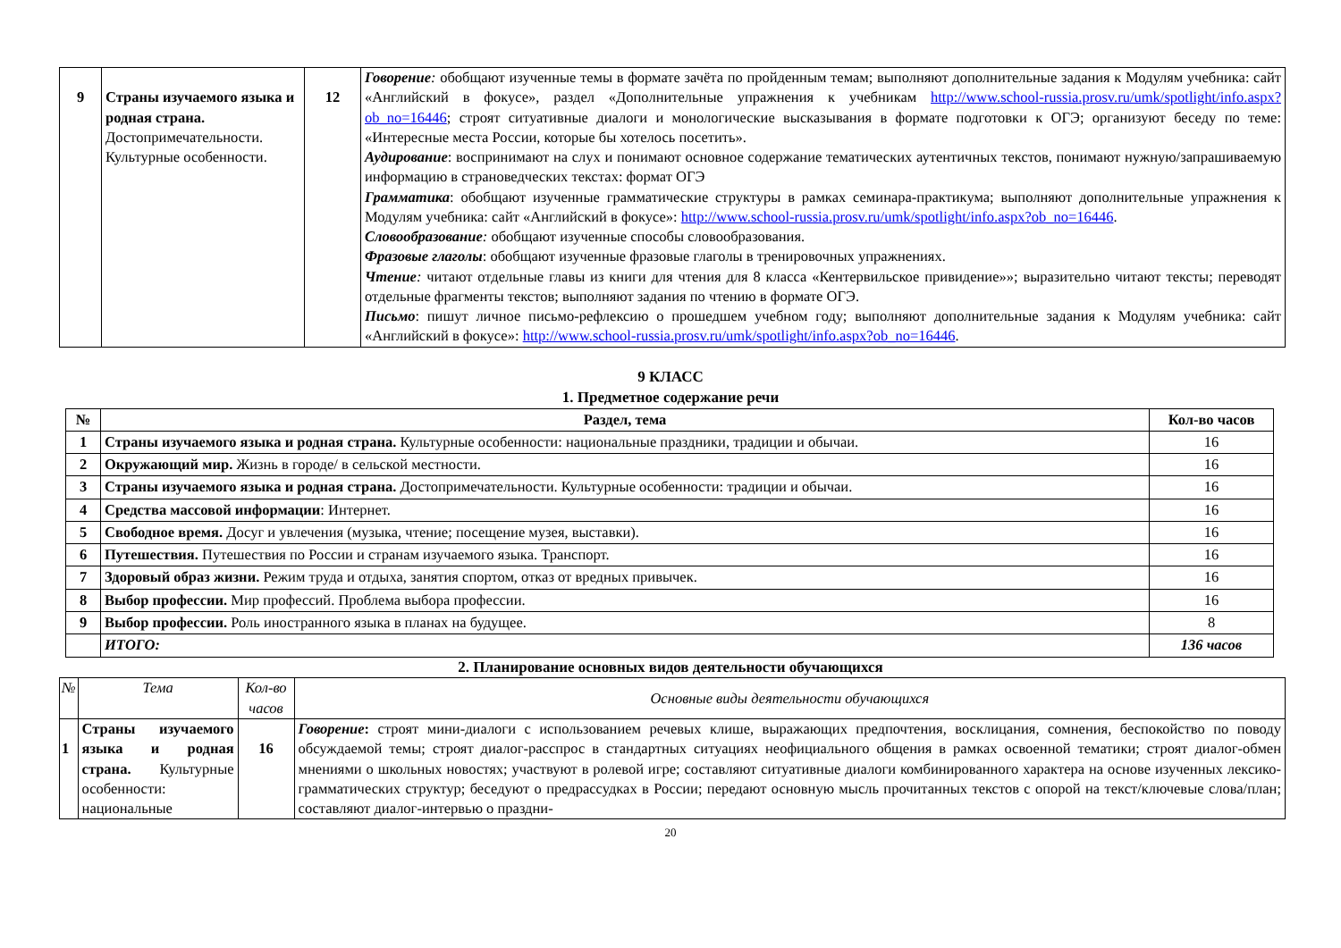| 9 | Страны изучаемого языка и родная страна. Достопримечательности. Культурные особенности. | 12 | Говорение : обобщают изученные темы в формате зачёта по пройденным темам; выполняют дополнительные задания к Модулям учебника: сайт «Английский в фокусе», раздел «Дополнительные упражнения к учебникам http://www.school-russia.prosv.ru/umk/spotlight/info.aspx?ob_no=16446 ; строят ситуативные диалоги и монологические высказывания в формате подготовки к ОГЭ; организуют беседу по теме: «Интересные места России, которые бы хотелось посетить». Аудирование : воспринимают на слух и понимают основное содержание тематических аутентичных текстов, понимают нужную/запрашиваемую информацию в страноведческих текстах: формат ОГЭ Грамматика : обобщают изученные грамматические структуры в рамках семинара-практикума; выполняют дополнительные упражнения к Модулям учебника: сайт «Английский в фокусе»: http://www.school-russia.prosv.ru/umk/spotlight/info.aspx?ob_no=16446 . Словообразование : обобщают изученные способы словообразования. Фразовые глаголы : обобщают изученные фразовые глаголы в тренировочных упражнениях. Чтение : читают отдельные главы из книги для чтения для 8 класса «Кентервильское привидение»»; выразительно читают тексты; переводят отдельные фрагменты текстов; выполняют задания по чтению в формате ОГЭ. Письмо : пишут личное письмо-рефлексию о прошедшем учебном году; выполняют дополнительные задания к Модулям учебника: сайт «Английский в фокусе»: http://www.school-russia.prosv.ru/umk/spotlight/info.aspx?ob_no=16446 . |
9 КЛАСС
1. Предметное содержание речи
| № | Раздел, тема | Кол-во часов |
| --- | --- | --- |
| 1 | Страны изучаемого языка и родная страна. Культурные особенности: национальные праздники, традиции и обычаи. | 16 |
| 2 | Окружающий мир. Жизнь в городе/ в сельской местности. | 16 |
| 3 | Страны изучаемого языка и родная страна. Достопримечательности. Культурные особенности: традиции и обычаи. | 16 |
| 4 | Средства массовой информации : Интернет. | 16 |
| 5 | Свободное время. Досуг и увлечения (музыка, чтение; посещение музея, выставки). | 16 |
| 6 | Путешествия. Путешествия по России и странам изучаемого языка. Транспорт. | 16 |
| 7 | Здоровый образ жизни. Режим труда и отдыха, занятия спортом, отказ от вредных привычек. | 16 |
| 8 | Выбор профессии. Мир профессий. Проблема выбора профессии. | 16 |
| 9 | Выбор профессии. Роль иностранного языка в планах на будущее. | 8 |
| | ИТОГО: | 136 часов |
2. Планирование основных видов деятельности обучающихся
| № | Тема | Кол-во часов | Основные виды деятельности обучающихся |
| 1 | Страны изучаемого языка и родная страна. Культурные особенности: национальные | 16 | Говорение : строят мини-диалоги с использованием речевых клише, выражающих предпочтения, восклицания, сомнения, беспокойство по поводу обсуждаемой темы; строят диалог-расспрос в стандартных ситуациях неофициального общения в рамках освоенной тематики; строят диалог-обмен мнениями о школьных новостях; участвуют в ролевой игре; составляют ситуативные диалоги комбинированного характера на основе изученных лексико-грамматических структур; беседуют о предрассудках в России; передают основную мысль прочитанных текстов с опорой на текст/ключевые слова/план; составляют диалог-интервью о праздни- |
20